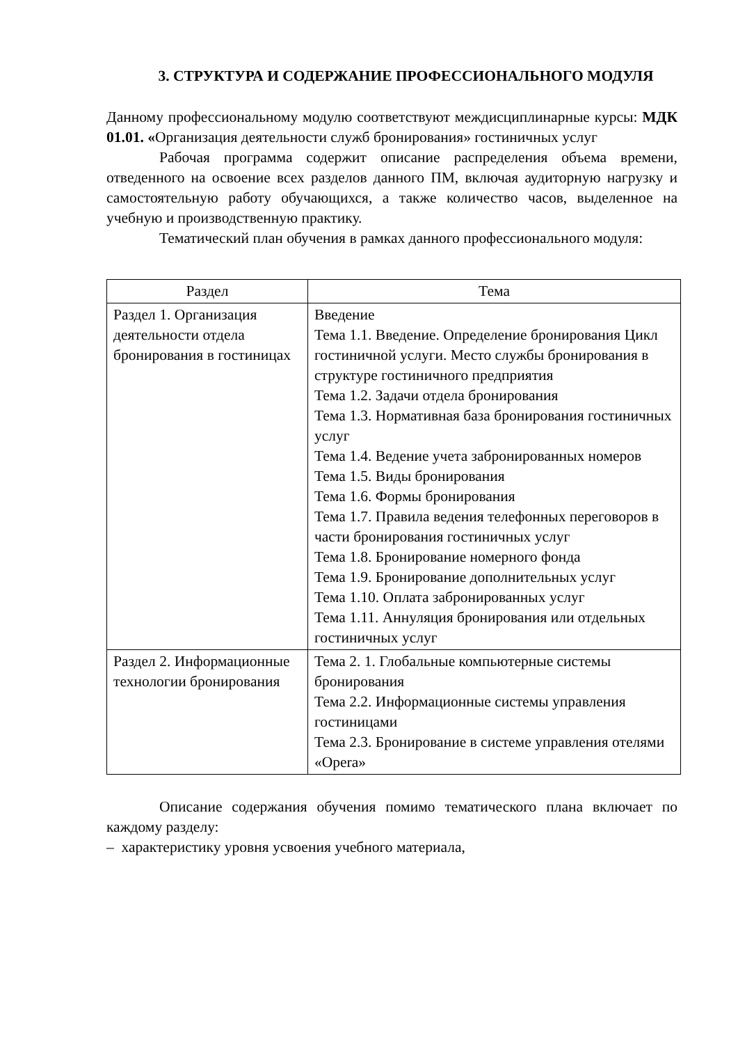3. СТРУКТУРА И СОДЕРЖАНИЕ ПРОФЕССИОНАЛЬНОГО МОДУЛЯ
Данному профессиональному модулю соответствуют междисциплинарные курсы: МДК 01.01. «Организация деятельности служб бронирования» гостиничных услуг
Рабочая программа содержит описание распределения объема времени, отведенного на освоение всех разделов данного ПМ, включая аудиторную нагрузку и самостоятельную работу обучающихся, а также количество часов, выделенное на учебную и производственную практику.
Тематический план обучения в рамках данного профессионального модуля:
| Раздел | Тема |
| --- | --- |
| Раздел 1. Организация деятельности отдела бронирования в гостиницах | Введение Тема 1.1. Введение. Определение бронирования Цикл гостиничной услуги. Место службы бронирования в структуре гостиничного предприятия Тема 1.2. Задачи отдела бронирования Тема 1.3. Нормативная база бронирования гостиничных услуг Тема 1.4. Ведение учета забронированных номеров Тема 1.5. Виды бронирования Тема 1.6. Формы бронирования Тема 1.7. Правила ведения телефонных переговоров в части бронирования гостиничных услуг Тема 1.8. Бронирование номерного фонда Тема 1.9. Бронирование дополнительных услуг Тема 1.10. Оплата забронированных услуг Тема 1.11. Аннуляция бронирования или отдельных гостиничных услуг |
| Раздел 2. Информационные технологии бронирования | Тема 2. 1. Глобальные компьютерные системы бронирования Тема 2.2. Информационные системы управления гостиницами Тема 2.3. Бронирование в системе управления отелями «Opera» |
Описание содержания обучения помимо тематического плана включает по каждому разделу:
– характеристику уровня усвоения учебного материала,